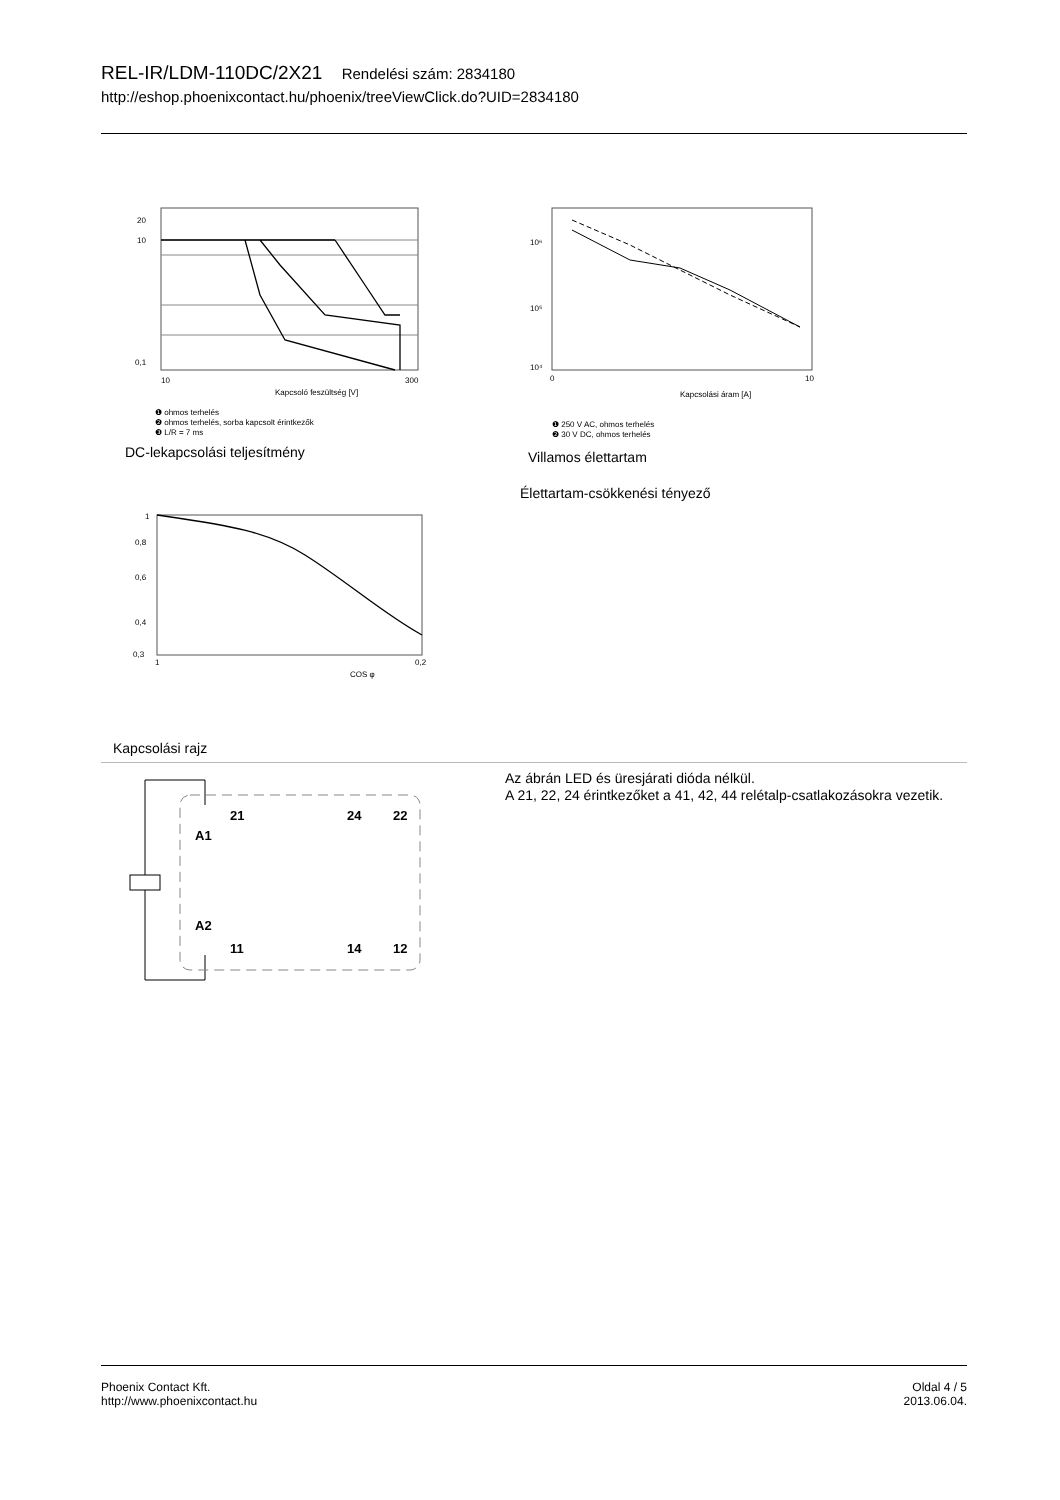REL-IR/LDM-110DC/2X21 Rendelési szám: 2834180
http://eshop.phoenixcontact.hu/phoenix/treeViewClick.do?UID=2834180
0,1
10
20
10
300
Kapcsoló feszültség [V]
❶ ohmos terhelés
❷ ohmos terhelés, sorba kapcsolt érintkezők
❸ L/R = 7 ms
DC-lekapcsolási teljesítmény
10⁶
10⁵
10⁴
0
10
Kapcsolási áram [A]
❶ 250 V AC, ohmos terhelés
❷ 30 V DC, ohmos terhelés
Villamos élettartam
Élettartam-csökkenési tényező
1
0,8
0,6
0,4
0,3
1
0,2
COS φ
Kapcsolási rajz
21
24
22
A1
A2
11
14
12
Az ábrán LED és üresjárati dióda nélkül.
A 21, 22, 24 érintkezőket a 41, 42, 44 relétalp-csatlakozásokra vezetik.
Phoenix Contact Kft.
http://www.phoenixcontact.hu
Oldal 4 / 5
2013.06.04.